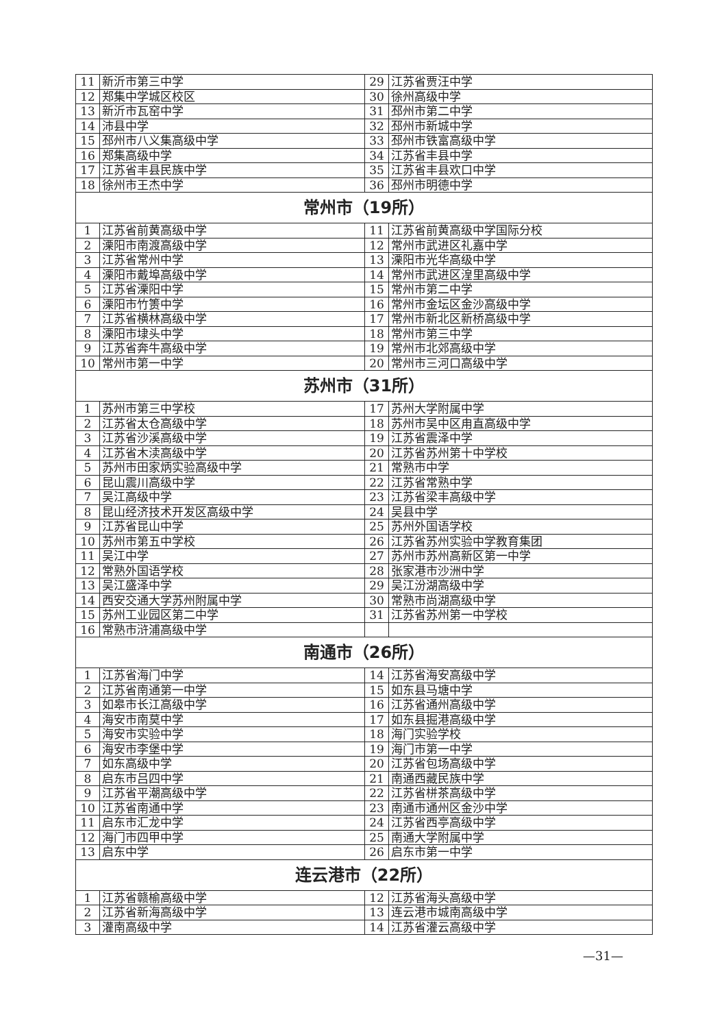| 11 | 新沂市第三中学 | 29 | 江苏省贾汪中学 |
| 12 | 郑集中学城区校区 | 30 | 徐州高级中学 |
| 13 | 新沂市瓦窑中学 | 31 | 邳州市第二中学 |
| 14 | 沛县中学 | 32 | 邳州市新城中学 |
| 15 | 邳州市八义集高级中学 | 33 | 邳州市铁富高级中学 |
| 16 | 郑集高级中学 | 34 | 江苏省丰县中学 |
| 17 | 江苏省丰县民族中学 | 35 | 江苏省丰县欢口中学 |
| 18 | 徐州市王杰中学 | 36 | 邳州市明德中学 |
| 常州市（19所） | | | |
| 1 | 江苏省前黄高级中学 | 11 | 江苏省前黄高级中学国际分校 |
| 2 | 溧阳市南渡高级中学 | 12 | 常州市武进区礼嘉中学 |
| 3 | 江苏省常州中学 | 13 | 溧阳市光华高级中学 |
| 4 | 溧阳市戴埠高级中学 | 14 | 常州市武进区湟里高级中学 |
| 5 | 江苏省溧阳中学 | 15 | 常州市第二中学 |
| 6 | 溧阳市竹箦中学 | 16 | 常州市金坛区金沙高级中学 |
| 7 | 江苏省横林高级中学 | 17 | 常州市新北区新桥高级中学 |
| 8 | 溧阳市埭头中学 | 18 | 常州市第三中学 |
| 9 | 江苏省奔牛高级中学 | 19 | 常州市北郊高级中学 |
| 10 | 常州市第一中学 | 20 | 常州市三河口高级中学 |
| 苏州市（31所） | | | |
| 1 | 苏州市第三中学校 | 17 | 苏州大学附属中学 |
| 2 | 江苏省太仓高级中学 | 18 | 苏州市吴中区甪直高级中学 |
| 3 | 江苏省沙溪高级中学 | 19 | 江苏省震泽中学 |
| 4 | 江苏省木渎高级中学 | 20 | 江苏省苏州第十中学校 |
| 5 | 苏州市田家炳实验高级中学 | 21 | 常熟市中学 |
| 6 | 昆山震川高级中学 | 22 | 江苏省常熟中学 |
| 7 | 吴江高级中学 | 23 | 江苏省梁丰高级中学 |
| 8 | 昆山经济技术开发区高级中学 | 24 | 吴县中学 |
| 9 | 江苏省昆山中学 | 25 | 苏州外国语学校 |
| 10 | 苏州市第五中学校 | 26 | 江苏省苏州实验中学教育集团 |
| 11 | 吴江中学 | 27 | 苏州市苏州高新区第一中学 |
| 12 | 常熟外国语学校 | 28 | 张家港市沙洲中学 |
| 13 | 吴江盛泽中学 | 29 | 吴江汾湖高级中学 |
| 14 | 西安交通大学苏州附属中学 | 30 | 常熟市尚湖高级中学 |
| 15 | 苏州工业园区第二中学 | 31 | 江苏省苏州第一中学校 |
| 16 | 常熟市浒浦高级中学 | | |
| 南通市（26所） | | | |
| 1 | 江苏省海门中学 | 14 | 江苏省海安高级中学 |
| 2 | 江苏省南通第一中学 | 15 | 如东县马塘中学 |
| 3 | 如皋市长江高级中学 | 16 | 江苏省通州高级中学 |
| 4 | 海安市南莫中学 | 17 | 如东县掘港高级中学 |
| 5 | 海安市实验中学 | 18 | 海门实验学校 |
| 6 | 海安市李堡中学 | 19 | 海门市第一中学 |
| 7 | 如东高级中学 | 20 | 江苏省包场高级中学 |
| 8 | 启东市吕四中学 | 21 | 南通西藏民族中学 |
| 9 | 江苏省平潮高级中学 | 22 | 江苏省栟茶高级中学 |
| 10 | 江苏省南通中学 | 23 | 南通市通州区金沙中学 |
| 11 | 启东市汇龙中学 | 24 | 江苏省西亭高级中学 |
| 12 | 海门市四甲中学 | 25 | 南通大学附属中学 |
| 13 | 启东中学 | 26 | 启东市第一中学 |
| 连云港市（22所） | | | |
| 1 | 江苏省赣榆高级中学 | 12 | 江苏省海头高级中学 |
| 2 | 江苏省新海高级中学 | 13 | 连云港市城南高级中学 |
| 3 | 灌南高级中学 | 14 | 江苏省灌云高级中学 |
—31—